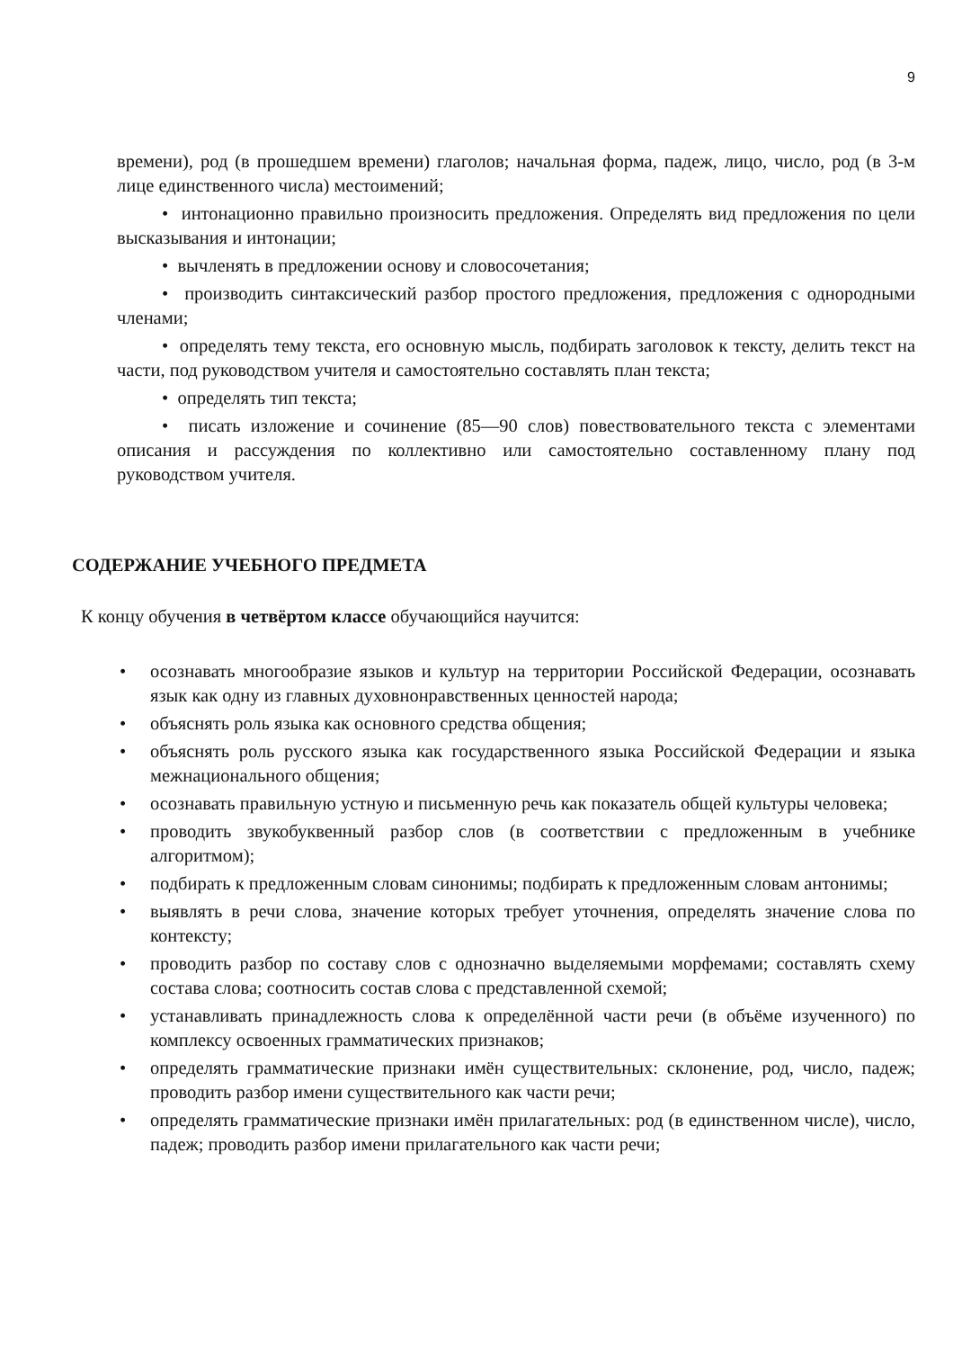9
времени), род (в прошедшем времени) глаголов; начальная форма, падеж, лицо, число, род (в 3-м лице единственного числа) местоимений;
• интонационно правильно произносить предложения. Определять вид предложения по цели высказывания и интонации;
• вычленять в предложении основу и словосочетания;
• производить синтаксический разбор простого предложения, предложения с однородными членами;
• определять тему текста, его основную мысль, подбирать заголовок к тексту, делить текст на части, под руководством учителя и самостоятельно составлять план текста;
• определять тип текста;
• писать изложение и сочинение (85—90 слов) повествовательного текста с элементами описания и рассуждения по коллективно или самостоятельно составленному плану под руководством учителя.
СОДЕРЖАНИЕ УЧЕБНОГО ПРЕДМЕТА
К концу обучения в четвёртом классе обучающийся научится:
• осознавать многообразие языков и культур на территории Российской Федерации, осознавать язык как одну из главных духовнонравственных ценностей народа;
• объяснять роль языка как основного средства общения;
• объяснять роль русского языка как государственного языка Российской Федерации и языка межнационального общения;
• осознавать правильную устную и письменную речь как показатель общей культуры человека;
• проводить звукобуквенный разбор слов (в соответствии с предложенным в учебнике алгоритмом);
• подбирать к предложенным словам синонимы; подбирать к предложенным словам антонимы;
• выявлять в речи слова, значение которых требует уточнения, определять значение слова по контексту;
• проводить разбор по составу слов с однозначно выделяемыми морфемами; составлять схему состава слова; соотносить состав слова с представленной схемой;
• устанавливать принадлежность слова к определённой части речи (в объёме изученного) по комплексу освоенных грамматических признаков;
• определять грамматические признаки имён существительных: склонение, род, число, падеж; проводить разбор имени существительного как части речи;
• определять грамматические признаки имён прилагательных: род (в единственном числе), число, падеж; проводить разбор имени прилагательного как части речи;